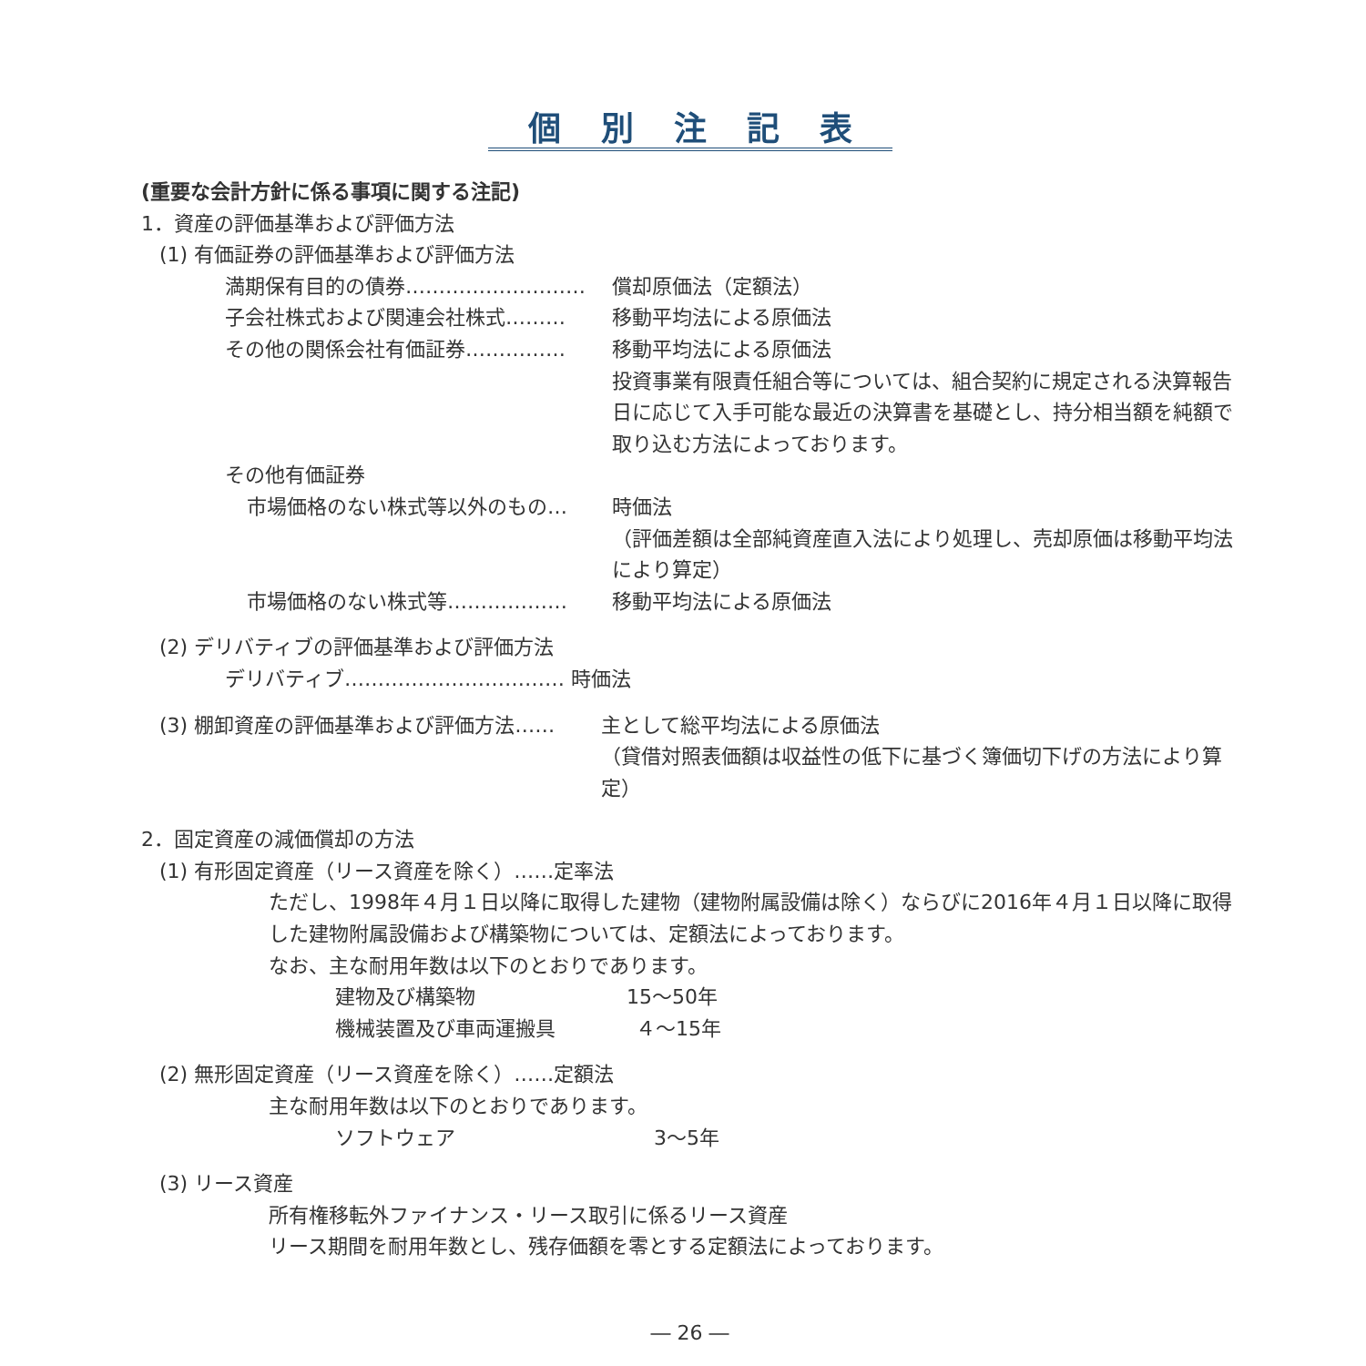個別注記表
(重要な会計方針に係る事項に関する注記)
1．資産の評価基準および評価方法
(1) 有価証券の評価基準および評価方法
満期保有目的の債券……………………… 償却原価法（定額法）
子会社株式および関連会社株式……… 移動平均法による原価法
その他の関係会社有価証券…………… 移動平均法による原価法
投資事業有限責任組合等については、組合契約に規定される決算報告日に応じて入手可能な最近の決算書を基礎とし、持分相当額を純額で取り込む方法によっております。
その他有価証券
市場価格のない株式等以外のもの… 時価法
（評価差額は全部純資産直入法により処理し、売却原価は移動平均法により算定）
市場価格のない株式等……………… 移動平均法による原価法
(2) デリバティブの評価基準および評価方法
デリバティブ…………………………… 時価法
(3) 棚卸資産の評価基準および評価方法…… 主として総平均法による原価法
（貸借対照表価額は収益性の低下に基づく簿価切下げの方法により算定）
2．固定資産の減価償却の方法
(1) 有形固定資産（リース資産を除く）……定率法
ただし、1998年４月１日以降に取得した建物（建物附属設備は除く）ならびに2016年４月１日以降に取得した建物附属設備および構築物については、定額法によっております。
なお、主な耐用年数は以下のとおりであります。
建物及び構築物 15～50年
機械装置及び車両運搬具 ４～15年
(2) 無形固定資産（リース資産を除く）……定額法
主な耐用年数は以下のとおりであります。
ソフトウェア 3～5年
(3) リース資産
所有権移転外ファイナンス・リース取引に係るリース資産
リース期間を耐用年数とし、残存価額を零とする定額法によっております。
― 26 ―